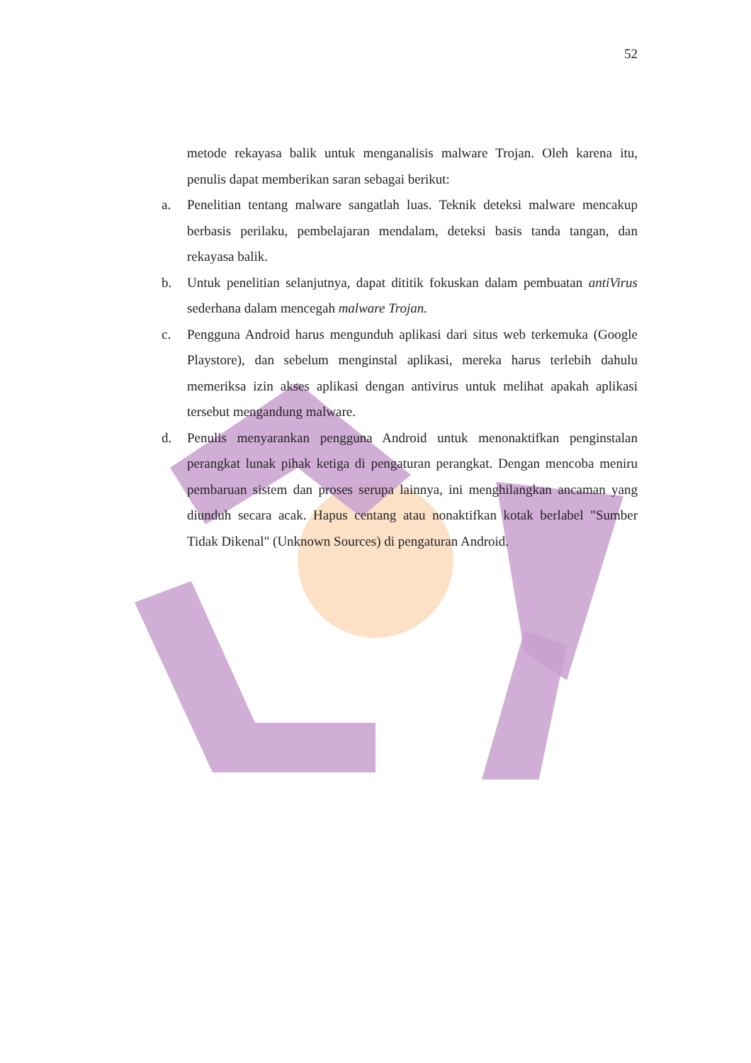52
metode rekayasa balik untuk menganalisis malware Trojan. Oleh karena itu, penulis dapat memberikan saran sebagai berikut:
a. Penelitian tentang malware sangatlah luas. Teknik deteksi malware mencakup berbasis perilaku, pembelajaran mendalam, deteksi basis tanda tangan, dan rekayasa balik.
b. Untuk penelitian selanjutnya, dapat dititik fokuskan dalam pembuatan antiVirus sederhana dalam mencegah malware Trojan.
c. Pengguna Android harus mengunduh aplikasi dari situs web terkemuka (Google Playstore), dan sebelum menginstal aplikasi, mereka harus terlebih dahulu memeriksa izin akses aplikasi dengan antivirus untuk melihat apakah aplikasi tersebut mengandung malware.
d. Penulis menyarankan pengguna Android untuk menonaktifkan penginstalan perangkat lunak pihak ketiga di pengaturan perangkat. Dengan mencoba meniru pembaruan sistem dan proses serupa lainnya, ini menghilangkan ancaman yang diunduh secara acak. Hapus centang atau nonaktifkan kotak berlabel "Sumber Tidak Dikenal" (Unknown Sources) di pengaturan Android.